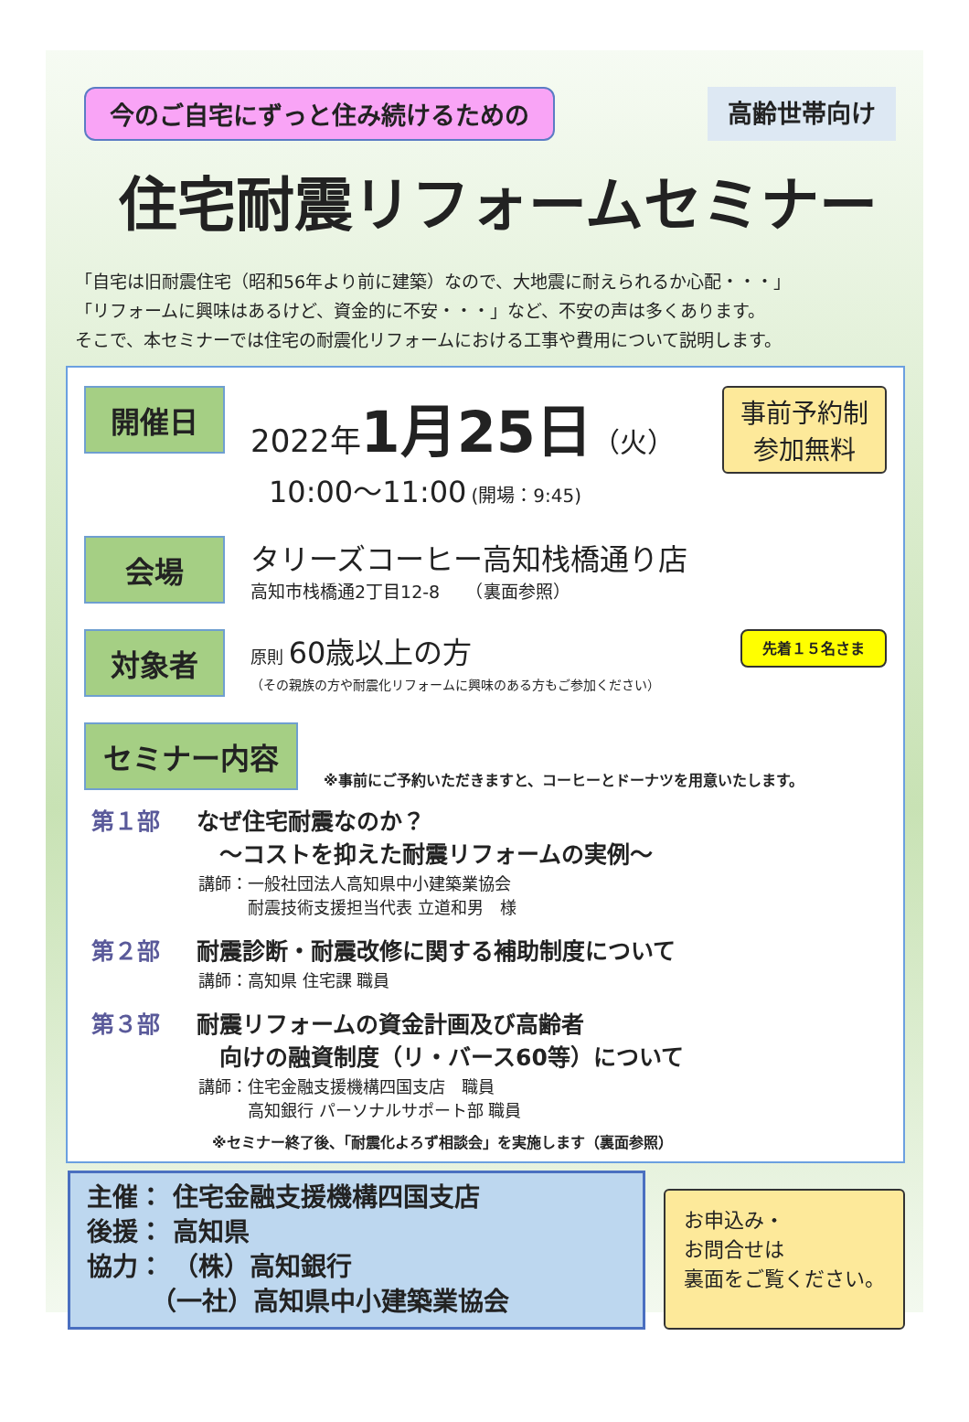今のご自宅にずっと住み続けるための 高齢世帯向け
住宅耐震リフォームセミナー
「自宅は旧耐震住宅（昭和56年より前に建築）なので、大地震に耐えられるか心配・・・」
「リフォームに興味はあるけど、資金的に不安・・・」など、不安の声は多くあります。
そこで、本セミナーでは住宅の耐震化リフォームにおける工事や費用について説明します。
開催日
2022年 1月25日（火）
10:00～11:00 (開場：9:45)
事前予約制
参加無料
会場
タリーズコーヒー高知栈橋通り店
高知市栈橋通2丁目12-8　　（裏面参照）
対象者
原則 60歳以上の方
（その親族の方や耐震化リフォームに興味のある方もご参加ください）
先着１５名さま
セミナー内容
※事前にご予約いただきますと、コーヒーとドーナツを用意いたします。
第１部 なぜ住宅耐震なのか？
　～コストを抑えた耐震リフォームの実例～
講師：一般社団法人高知県中小建築業協会
　　　耐震技術支援担当代表 立道和男　様
第２部 耐震診断・耐震改修に関する補助制度について
講師：高知県 住宅課 職員
第３部 耐震リフォームの資金計画及び高齢者
　向けの融資制度（リ・バース60等）について
講師：住宅金融支援機構四国支店　職員
　　　高知銀行 パーソナルサポート部 職員
※セミナー終了後、「耐震化よろず相談会」を実施します（裏面参照）
主催： 住宅金融支援機構四国支店
後援： 高知県
協力： （株）高知銀行
　　　（一社）高知県中小建築業協会
お申込み・
お問合せは
裏面をご覧ください。